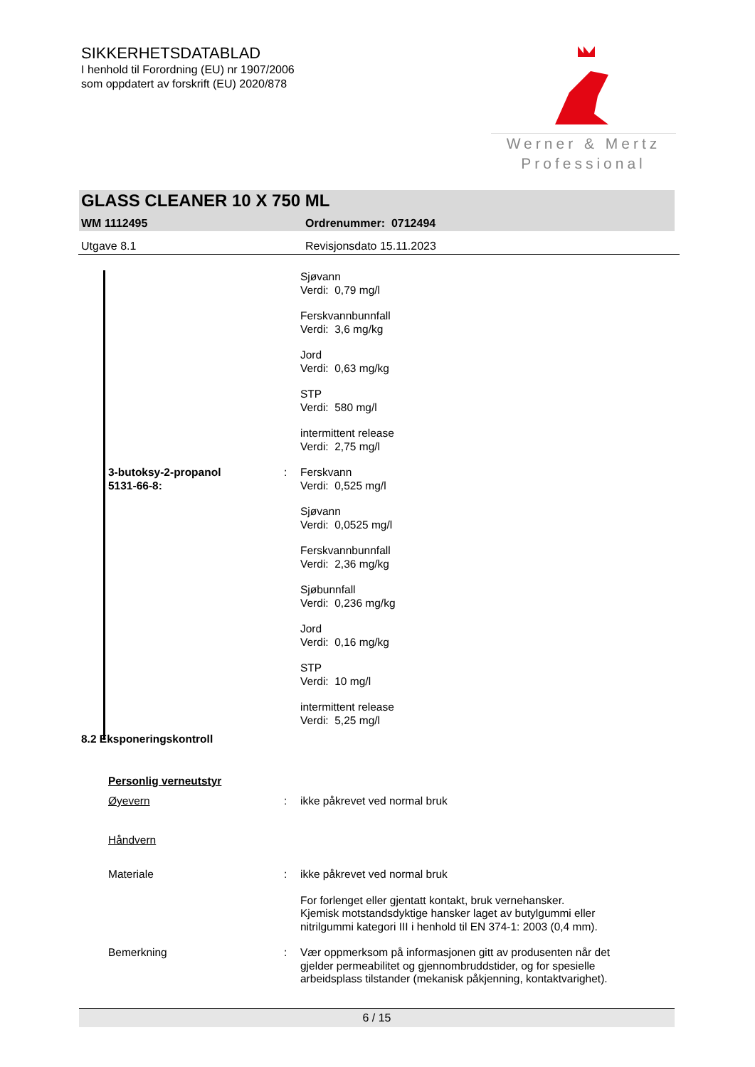SIKKERHETSDATABLAD
I henhold til Forordning (EU) nr 1907/2006
som oppdatert av forskrift (EU) 2020/878
Werner & Mertz
Professional
GLASS CLEANER 10 X 750 ML
WM 1112495 Ordrenummer: 0712494
Utgave 8.1 Revisjonsdato 15.11.2023
Sjøvann
Verdi: 0,79 mg/l
Ferskvannbunnfall
Verdi: 3,6 mg/kg
Jord
Verdi: 0,63 mg/kg
STP
Verdi: 580 mg/l
intermittent release
Verdi: 2,75 mg/l
3-butoksy-2-propanol
5131-66-8:
: Ferskvann
Verdi: 0,525 mg/l
Sjøvann
Verdi: 0,0525 mg/l
Ferskvannbunnfall
Verdi: 2,36 mg/kg
Sjøbunnfall
Verdi: 0,236 mg/kg
Jord
Verdi: 0,16 mg/kg
STP
Verdi: 10 mg/l
intermittent release
Verdi: 5,25 mg/l
8.2 Eksponeringskontroll
Personlig verneutstyr
Øyevern : ikke påkrevet ved normal bruk
Håndvern
Materiale : ikke påkrevet ved normal bruk
For forlenget eller gjentatt kontakt, bruk vernehansker.
Kjemisk motstandsdyktige hansker laget av butylgummi eller
nitrilgummi kategori III i henhold til EN 374-1: 2003 (0,4 mm).
Bemerkning : Vær oppmerksom på informasjonen gitt av produsenten når det
gjelder permeabilitet og gjennombruddstider, og for spesielle
arbeidsplass tilstander (mekanisk påkjenning, kontaktvarighet).
6 / 15